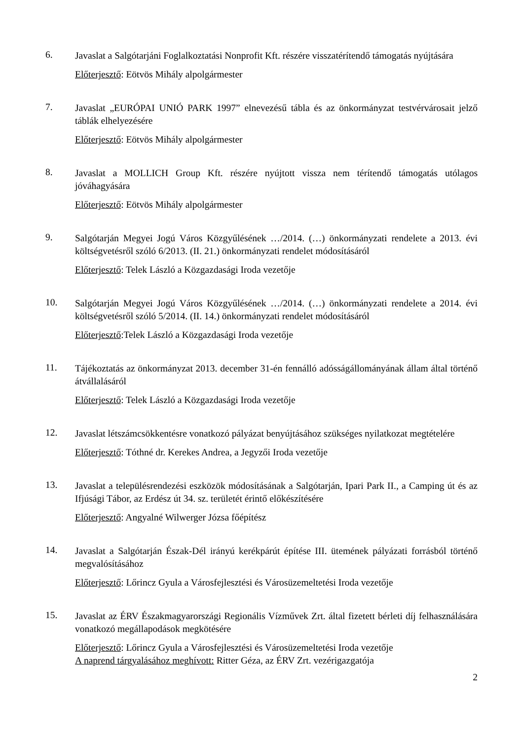6.
Javaslat a Salgótarjáni Foglalkoztatási Nonprofit Kft. részére visszatérítendő támogatás nyújtására
Előterjesztő: Eötvös Mihály alpolgármester
7.
Javaslat „EURÓPAI UNIÓ PARK 1997” elnevezésű tábla és az önkormányzat testvérvárosait jelző táblák elhelyezésére
Előterjesztő: Eötvös Mihály alpolgármester
8.
Javaslat a MOLLICH Group Kft. részére nyújtott vissza nem térítendő támogatás utólagos jóváhagyására
Előterjesztő: Eötvös Mihály alpolgármester
9.
Salgótarján Megyei Jogú Város Közgyűlésének …/2014. (…) önkormányzati rendelete a 2013. évi költségvetésről szóló 6/2013. (II. 21.) önkormányzati rendelet módosításáról
Előterjesztő: Telek László a Közgazdasági Iroda vezetője
10.
Salgótarján Megyei Jogú Város Közgyűlésének …/2014. (…) önkormányzati rendelete a 2014. évi költségvetésről szóló 5/2014. (II. 14.) önkormányzati rendelet módosításáról
Előterjesztő:Telek László a Közgazdasági Iroda vezetője
11.
Tájékoztatás az önkormányzat 2013. december 31-én fennálló adósságállományának állam által történő átvállalásáról
Előterjesztő: Telek László a Közgazdasági Iroda vezetője
12.
Javaslat létszámcsökkentésre vonatkozó pályázat benyújtásához szükséges nyilatkozat megtételére
Előterjesztő: Tóthné dr. Kerekes Andrea, a Jegyzői Iroda vezetője
13.
Javaslat a településrendezési eszközök módosításának a Salgótarján, Ipari Park II., a Camping út és az Ifjúsági Tábor, az Erdész út 34. sz. területét érintő előkészítésére
Előterjesztő: Angyalné Wilwerger Józsa főépítész
14.
Javaslat a Salgótarján Észak-Dél irányú kerékpárút építése III. ütemének pályázati forrásból történő megvalósításához
Előterjesztő: Lőrincz Gyula a Városfejlesztési és Városüzemeltetési Iroda vezetője
15.
Javaslat az ÉRV Északmagyarországi Regionális Vízművek Zrt. által fizetett bérleti díj felhasználására vonatkozó megállapodások megkötésére
Előterjesztő: Lőrincz Gyula a Városfejlesztési és Városüzemeltetési Iroda vezetője
A naprend tárgyalásához meghívott: Ritter Géza, az ÉRV Zrt. vezérigazgatója
2